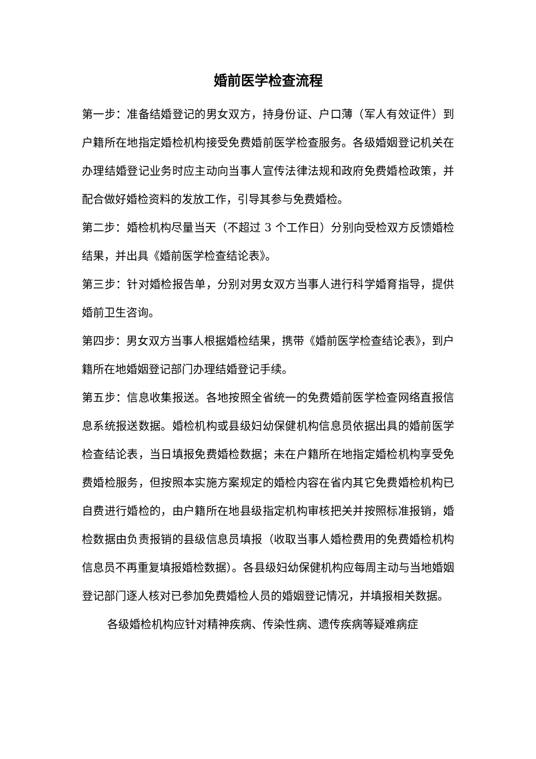婚前医学检查流程
第一步：准备结婚登记的男女双方，持身份证、户口薄（军人有效证件）到户籍所在地指定婚检机构接受免费婚前医学检查服务。各级婚姻登记机关在办理结婚登记业务时应主动向当事人宣传法律法规和政府免费婚检政策，并配合做好婚检资料的发放工作，引导其参与免费婚检。
第二步：婚检机构尽量当天（不超过 3 个工作日）分别向受检双方反馈婚检结果，并出具《婚前医学检查结论表》。
第三步：针对婚检报告单，分别对男女双方当事人进行科学婚育指导，提供婚前卫生咨询。
第四步：男女双方当事人根据婚检结果，携带《婚前医学检查结论表》，到户籍所在地婚姻登记部门办理结婚登记手续。
第五步：信息收集报送。各地按照全省统一的免费婚前医学检查网络直报信息系统报送数据。婚检机构或县级妇幼保健机构信息员依据出具的婚前医学检查结论表，当日填报免费婚检数据；未在户籍所在地指定婚检机构享受免费婚检服务，但按照本实施方案规定的婚检内容在省内其它免费婚检机构已自费进行婚检的，由户籍所在地县级指定机构审核把关并按照标准报销，婚检数据由负责报销的县级信息员填报（收取当事人婚检费用的免费婚检机构信息员不再重复填报婚检数据）。各县级妇幼保健机构应每周主动与当地婚姻登记部门逐人核对已参加免费婚检人员的婚姻登记情况，并填报相关数据。
各级婚检机构应针对精神疾病、传染性病、遗传疾病等疑难病症